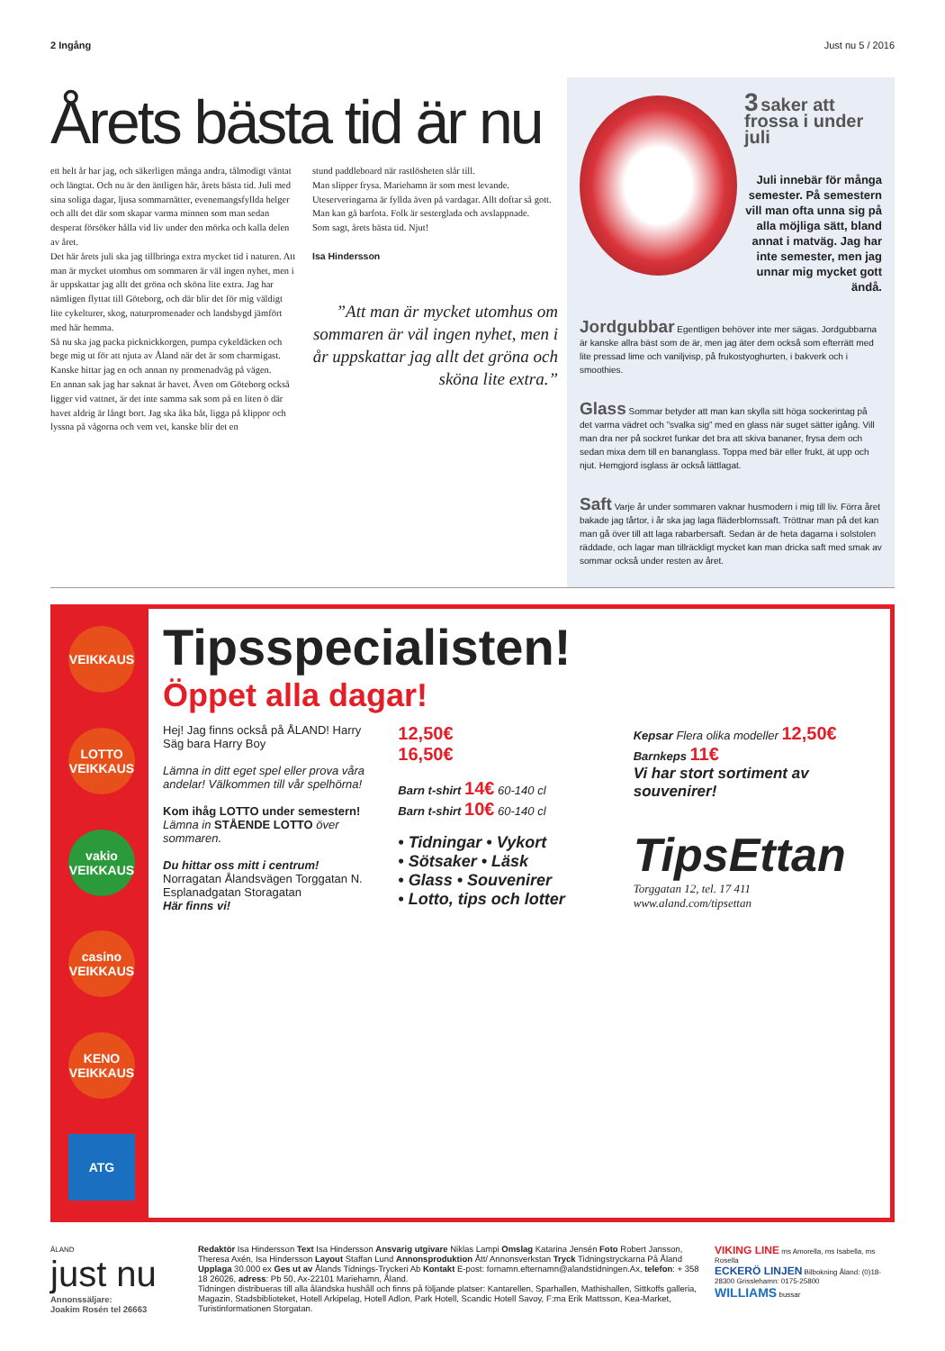2 Ingång Just nu 5 / 2016
Årets bästa tid är nu
ett helt år har jag, och säkerligen många andra, tålmodigt väntat och längtat. Och nu är den äntligen här, årets bästa tid. Juli med sina soliga dagar, ljusa sommarnätter, evenemangsfyllda helger och allt det där som skapar varma minnen som man sedan desperat försöker hålla vid liv under den mörka och kalla delen av året.
Det här årets juli ska jag tillbringa extra mycket tid i naturen. Att man är mycket utomhus om sommaren är väl ingen nyhet, men i år uppskattar jag allt det gröna och sköna lite extra. Jag har nämligen flyttat till Göteborg, och där blir det för mig väldigt lite cykelturer, skog, naturpromenader och landsbygd jämfört med här hemma.
Så nu ska jag packa picknickkorgen, pumpa cykeldäcken och bege mig ut för att njuta av Åland när det är som charmigast. Kanske hittar jag en och annan ny promenadväg på vägen.
En annan sak jag har saknat är havet. Även om Göteborg också ligger vid vattnet, är det inte samma sak som på en liten ö där havet aldrig är långt bort. Jag ska åka båt, ligga på klippor och lyssna på vågorna och vem vet, kanske blir det en
stund paddleboard när rastlösheten slår till.
Man slipper frysa. Mariehamn är som mest levande. Uteserveringarna är fyllda även på vardagar. Allt doftar så gott. Man kan gå barfota. Folk är sesterglada och avslappnade.
Som sagt, årets bästa tid. Njut!
Isa Hindersson
”Att man är mycket utomhus om sommaren är väl ingen nyhet, men i år uppskattar jag allt det gröna och sköna lite extra.”
3 saker att frossa i under juli
Juli innebär för många semester. På semestern vill man ofta unna sig på alla möjliga sätt, bland annat i matväg. Jag har inte semester, men jag unnar mig mycket gott ändå.
Jordgubbar
Egentligen behöver inte mer sägas. Jordgubbarna är kanske allra bäst som de är, men jag äter dem också som efterrätt med lite pressad lime och vaniljvisp, på frukostyoghurten, i bakverk och i smoothies.
Glass
Sommar betyder att man kan skylla sitt höga sockerintag på det varma vädret och ”svalka sig” med en glass när suget sätter igång. Vill man dra ner på sockret funkar det bra att skiva bananer, frysa dem och sedan mixa dem till en bananglass. Toppa med bär eller frukt, ät upp och njut. Hemgjord isglass är också lättlagat.
Saft
Varje år under sommaren vaknar husmodern i mig till liv. Förra året bakade jag tårtor, i år ska jag laga fläderblomssaft. Tröttnar man på det kan man gå över till att laga rabarbersaft. Sedan är de heta dagarna i solstolen räddade, och lagar man tillräckligt mycket kan man dricka saft med smak av sommar också under resten av året.
VEIKKAUS
LOTTO VEIKKAUS
vakio VEIKKAUS
casino VEIKKAUS
KENO VEIKKAUS
ATG
Tipsspecialisten!
Öppet alla dagar!
Hej! Jag finns också på ÅLAND! Harry
Säg bara Harry Boy
Lämna in ditt eget spel eller prova våra andelar! Välkommen till vår spelhörna!
Kom ihåg LOTTO under semestern!
Lämna in STÅENDE LOTTO över sommaren.
Du hittar oss mitt i centrum!
Norragatan Ålandsvägen Torggatan N. Esplanadgatan Storagatan
Här finns vi!
12,50€
16,50€
Barn t-shirt 14€ 60-140 cl
Barn t-shirt 10€ 60-140 cl
• Tidningar • Vykort
• Sötsaker • Läsk
• Glass • Souvenirer
• Lotto, tips och lotter
Kepsar Flera olika modeller 12,50€
Barnkeps 11€
Vi har stort sortiment av souvenirer!
TipsEttan
Torggatan 12, tel. 17 411
www.aland.com/tipsettan
ÅLAND
just nu
Annonssäljare:
Joakim Rosén tel 26663
Redaktör Isa Hindersson Text Isa Hindersson Ansvarig utgivare Niklas Lampi Omslag Katarina Jensén Foto Robert Jansson, Theresa Axén, Isa Hindersson Layout Staffan Lund Annonsproduktion Ått/ Annonsverkstan Tryck Tidningstryckarna På Åland Upplaga 30.000 ex Ges ut av Ålands Tidnings-Tryckeri Ab Kontakt E-post: fornamn.efternamn@alandstidningen.Ax, telefon: + 358 18 26026, adress: Pb 50, Ax-22101 Mariehamn, Åland.
Tidningen distribueras till alla åländska hushåll och finns på följande platser: Kantarellen, Sparhallen, Mathishallen, Sittkoffs galleria, Magazin, Stadsbiblioteket, Hotell Arkipelag, Hotell Adlon, Park Hotell, Scandic Hotell Savoy, F:ma Erik Mattsson, Kea-Market, Turistinformationen Storgatan.
VIKING LINE ms Amorella, ms Isabella, ms Rosella
ECKERÖ LINJEN Bilbokning Åland: (0)18-28300 Grisslehamn: 0175-25800
WILLIAMS bussar